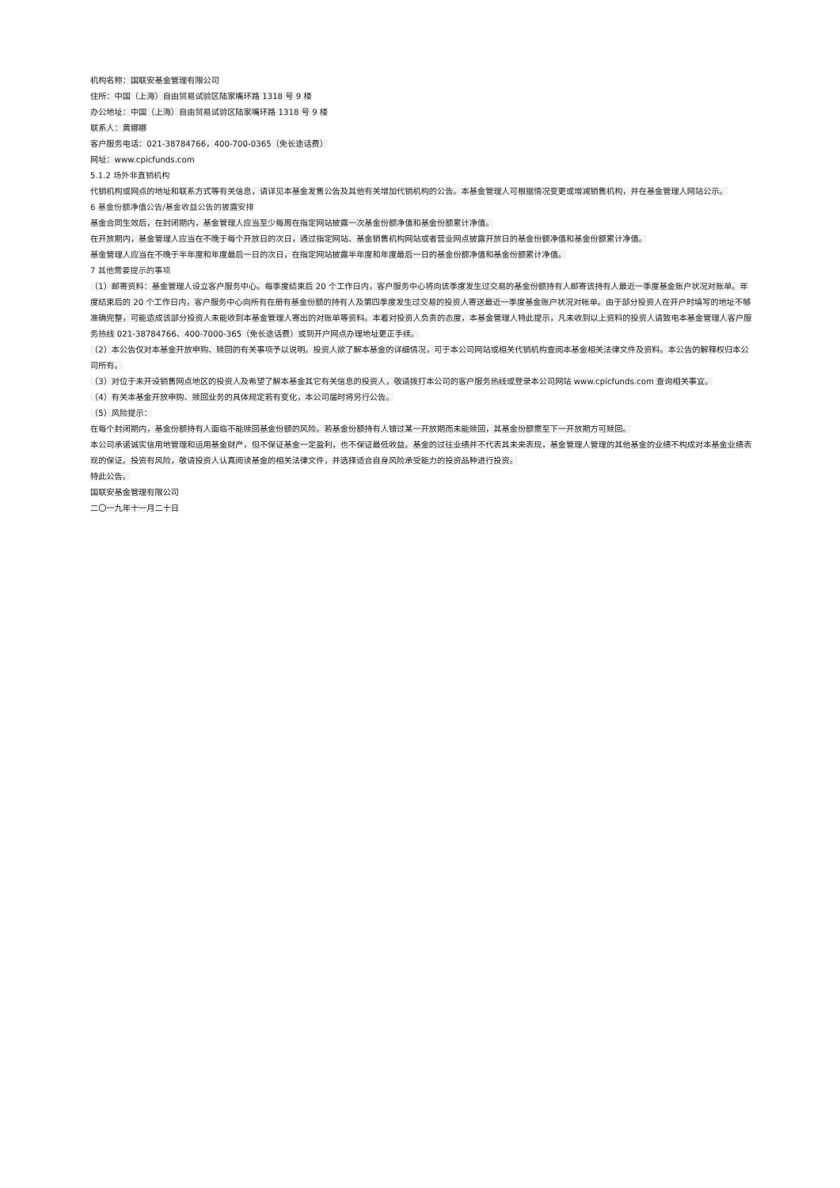机构名称：国联安基金管理有限公司
住所：中国（上海）自由贸易试验区陆家嘴环路 1318 号 9 楼
办公地址：中国（上海）自由贸易试验区陆家嘴环路 1318 号 9 楼
联系人：黄娜娜
客户服务电话：021-38784766，400-700-0365（免长途话费）
网址：www.cpicfunds.com
5.1.2 场外非直销机构
代销机构或网点的地址和联系方式等有关信息，请详见本基金发售公告及其他有关增加代销机构的公告。本基金管理人可根据情况变更或增减销售机构，并在基金管理人网站公示。
6 基金份额净值公告/基金收益公告的披露安排
基金合同生效后，在封闭期内，基金管理人应当至少每周在指定网站披露一次基金份额净值和基金份额累计净值。
在开放期内，基金管理人应当在不晚于每个开放日的次日，通过指定网站、基金销售机构网站或者营业网点披露开放日的基金份额净值和基金份额累计净值。
基金管理人应当在不晚于半年度和年度最后一日的次日，在指定网站披露半年度和年度最后一日的基金份额净值和基金份额累计净值。
7 其他需要提示的事项
（1）邮寄资料：基金管理人设立客户服务中心。每季度结束后 20 个工作日内，客户服务中心将向该季度发生过交易的基金份额持有人邮寄该持有人最近一季度基金账户状况对账单。年度结束后的 20 个工作日内，客户服务中心向所有在册有基金份额的持有人及第四季度发生过交易的投资人寄送最近一季度基金账户状况对帐单。由于部分投资人在开户时填写的地址不够准确完整，可能造成该部分投资人未能收到本基金管理人寄出的对账单等资料。本着对投资人负责的态度，本基金管理人特此提示，凡未收到以上资料的投资人请致电本基金管理人客户服务热线 021-38784766、400-7000-365（免长途话费）或到开户网点办理地址更正手续。
（2）本公告仅对本基金开放申购、赎回的有关事项予以说明。投资人欲了解本基金的详细情况，可于本公司网站或相关代销机构查阅本基金相关法律文件及资料。本公告的解释权归本公司所有。
（3）对位于未开设销售网点地区的投资人及希望了解本基金其它有关信息的投资人，敬请拨打本公司的客户服务热线或登录本公司网站 www.cpicfunds.com 查询相关事宜。
（4）有关本基金开放申购、赎回业务的具体规定若有变化，本公司届时将另行公告。
（5）风险提示：
在每个封闭期内，基金份额持有人面临不能赎回基金份额的风险。若基金份额持有人错过某一开放期而未能赎回，其基金份额需至下一开放期方可赎回。
本公司承诺诚实信用地管理和运用基金财产，但不保证基金一定盈利，也不保证最低收益。基金的过往业绩并不代表其未来表现，基金管理人管理的其他基金的业绩不构成对本基金业绩表现的保证。投资有风险，敬请投资人认真阅读基金的相关法律文件，并选择适合自身风险承受能力的投资品种进行投资。
特此公告。
国联安基金管理有限公司
二〇一九年十一月二十日